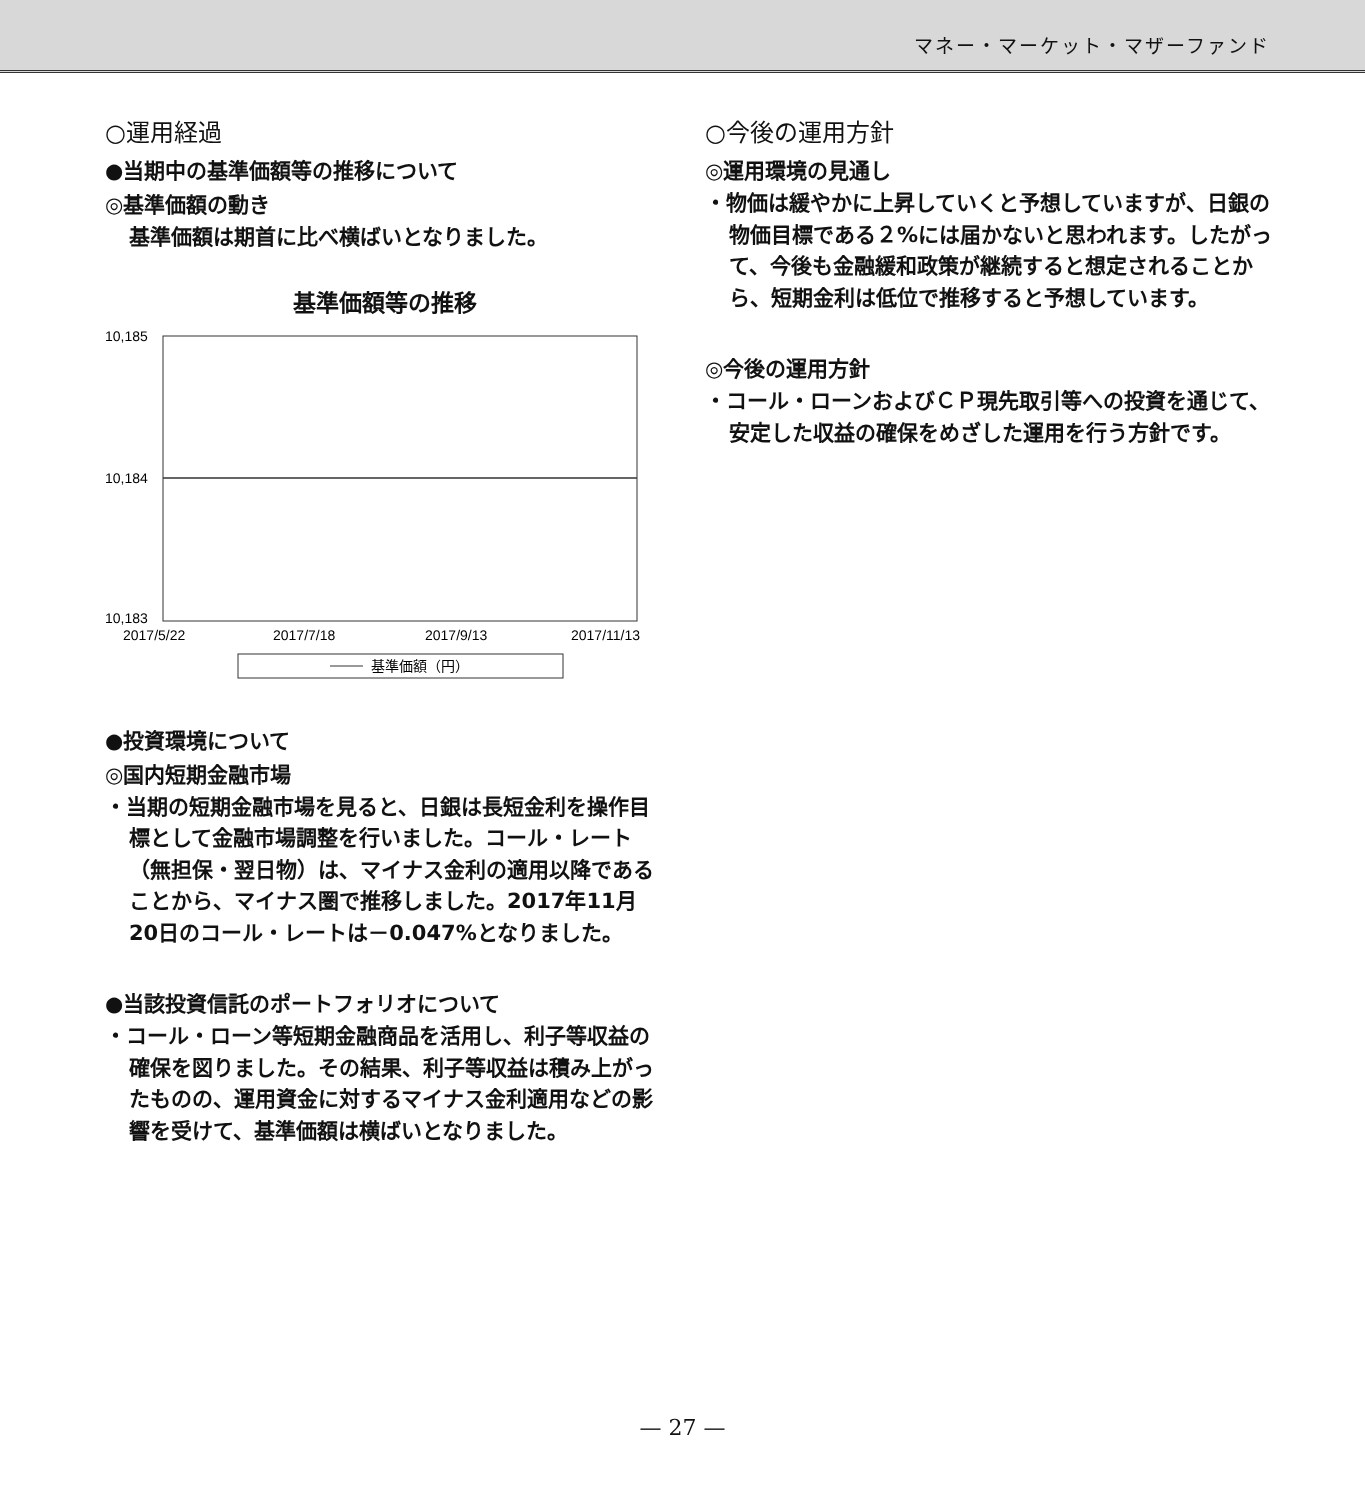マネー・マーケット・マザーファンド
○運用経過
●当期中の基準価額等の推移について
◎基準価額の動き
基準価額は期首に比べ横ばいとなりました。
基準価額等の推移
10,185
10,184
10,183
2017/5/22
2017/7/18
2017/9/13
2017/11/13
基準価額（円）
●投資環境について
◎国内短期金融市場
・当期の短期金融市場を見ると、日銀は長短金利を操作目標として金融市場調整を行いました。コール・レート（無担保・翌日物）は、マイナス金利の適用以降であることから、マイナス圏で推移しました。2017年11月20日のコール・レートは－0.047%となりました。
●当該投資信託のポートフォリオについて
・コール・ローン等短期金融商品を活用し、利子等収益の確保を図りました。その結果、利子等収益は積み上がったものの、運用資金に対するマイナス金利適用などの影響を受けて、基準価額は横ばいとなりました。
○今後の運用方針
◎運用環境の見通し
・物価は緩やかに上昇していくと予想していますが、日銀の物価目標である２%には届かないと思われます。したがって、今後も金融緩和政策が継続すると想定されることから、短期金利は低位で推移すると予想しています。
◎今後の運用方針
・コール・ローンおよびＣＰ現先取引等への投資を通じて、安定した収益の確保をめざした運用を行う方針です。
— 27 —